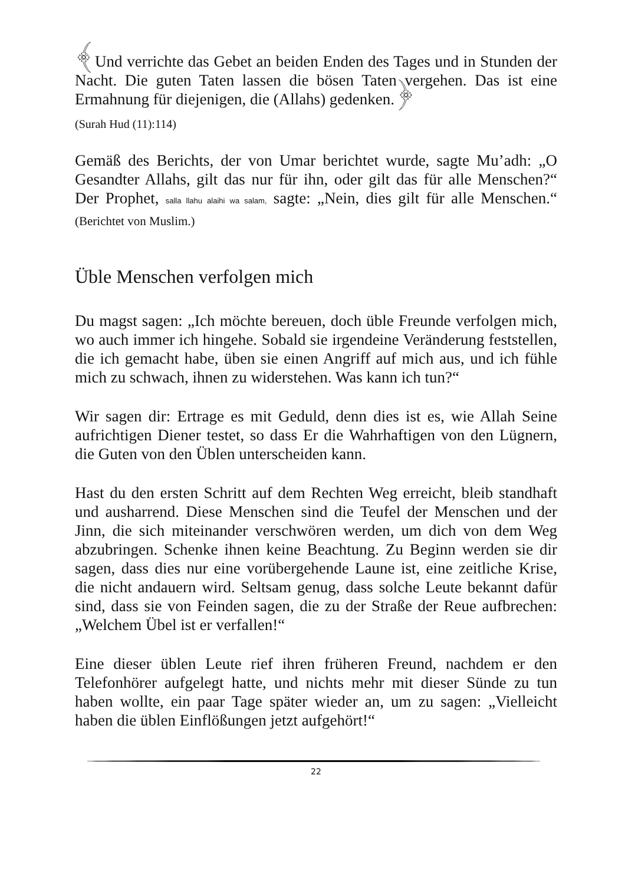﴾Und verrichte das Gebet an beiden Enden des Tages und in Stunden der Nacht. Die guten Taten lassen die bösen Taten vergehen. Das ist eine Ermahnung für diejenigen, die (Allahs) gedenken.﴿
(Surah Hud (11):114)
Gemäß des Berichts, der von Umar berichtet wurde, sagte Mu’adh: „O Gesandter Allahs, gilt das nur für ihn, oder gilt das für alle Menschen?“ Der Prophet, salla llahu alaihi wa salam, sagte: „Nein, dies gilt für alle Menschen.“ (Berichtet von Muslim.)
Üble Menschen verfolgen mich
Du magst sagen: „Ich möchte bereuen, doch üble Freunde verfolgen mich, wo auch immer ich hingehe. Sobald sie irgendeine Veränderung feststellen, die ich gemacht habe, üben sie einen Angriff auf mich aus, und ich fühle mich zu schwach, ihnen zu widerstehen. Was kann ich tun?“
Wir sagen dir: Ertrage es mit Geduld, denn dies ist es, wie Allah Seine aufrichtigen Diener testet, so dass Er die Wahrhaftigen von den Lügnern, die Guten von den Üblen unterscheiden kann.
Hast du den ersten Schritt auf dem Rechten Weg erreicht, bleib standhaft und ausharrend. Diese Menschen sind die Teufel der Menschen und der Jinn, die sich miteinander verschwören werden, um dich von dem Weg abzubringen. Schenke ihnen keine Beachtung. Zu Beginn werden sie dir sagen, dass dies nur eine vorübergehende Laune ist, eine zeitliche Krise, die nicht andauern wird. Seltsam genug, dass solche Leute bekannt dafür sind, dass sie von Feinden sagen, die zu der Straße der Reue aufbrechen: „Welchem Übel ist er verfallen!“
Eine dieser üblen Leute rief ihren früheren Freund, nachdem er den Telefonhörer aufgelegt hatte, und nichts mehr mit dieser Sünde zu tun haben wollte, ein paar Tage später wieder an, um zu sagen: „Vielleicht haben die üblen Einflößungen jetzt aufgehört!“
22